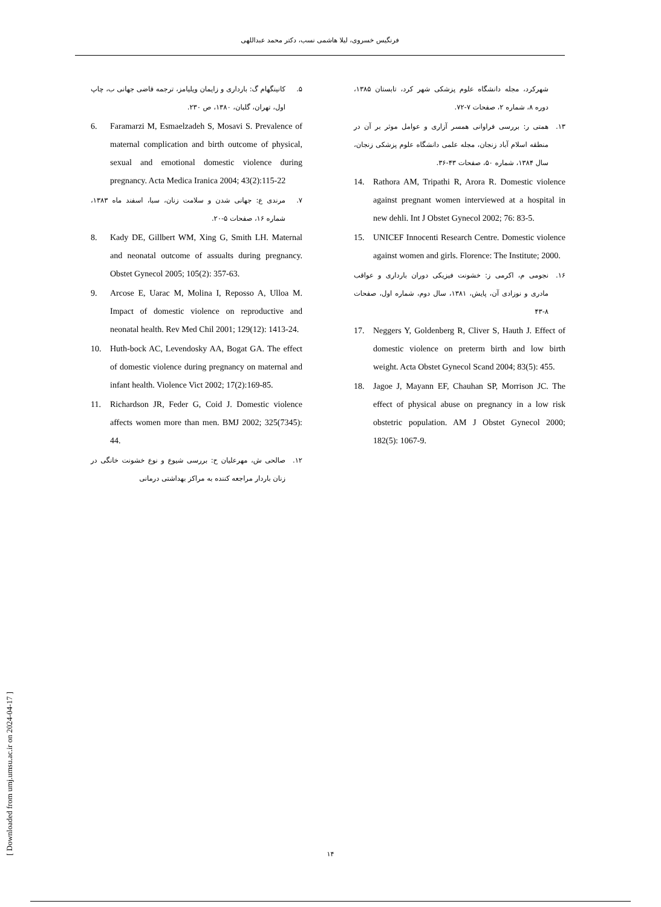فرنگیس خسروی، لیلا هاشمی نسب، دکتر محمد عبداللهی
شهرکرد، مجله دانشگاه علوم پزشکی شهر کرد، تابستان ۱۳۸۵، دوره ۸، شماره ۲، صفحات ۷-۷۲.
۱۳. همتی ر: بررسی فراوانی همسر آزاری و عوامل موثر بر آن در منطقه اسلام آباد زنجان، مجله علمی دانشگاه علوم پزشکی زنجان، سال ۱۳۸۴، شماره ۵۰، صفحات ۴۳-۳۶.
14. Rathora AM, Tripathi R, Arora R. Domestic violence against pregnant women interviewed at a hospital in new dehli. Int J Obstet Gynecol 2002; 76: 83-5.
15. UNICEF Innocenti Research Centre. Domestic violence against women and girls. Florence: The Institute; 2000.
۱۶. نجومی م، اکرمی ز: خشونت فیزیکی دوران بارداری و عواقب مادری و نوزادی آن، پایش، ۱۳۸۱، سال دوم، شماره اول، صفحات ۸-۴۳
17. Neggers Y, Goldenberg R, Cliver S, Hauth J. Effect of domestic violence on preterm birth and low birth weight. Acta Obstet Gynecol Scand 2004; 83(5): 455.
18. Jagoe J, Mayann EF, Chauhan SP, Morrison JC. The effect of physical abuse on pregnancy in a low risk obstetric population. AM J Obstet Gynecol 2000; 182(5): 1067-9.
۵. کانینگهام گ: بارداری و زایمان ویلیامز، ترجمه قاضی جهانی ب، چاپ اول، تهران، گلبان، ۱۳۸۰، ص ۲۳۰.
6. Faramarzi M, Esmaelzadeh S, Mosavi S. Prevalence of maternal complication and birth outcome of physical, sexual and emotional domestic violence during pregnancy. Acta Medica Iranica 2004; 43(2):115-22
۷. مرندی ع: جهانی شدن و سلامت زنان، سبا، اسفند ماه ۱۳۸۳، شماره ۱۶، صفحات ۵-۲۰.
8. Kady DE, Gillbert WM, Xing G, Smith LH. Maternal and neonatal outcome of assualts during pregnancy. Obstet Gynecol 2005; 105(2): 357-63.
9. Arcose E, Uarac M, Molina I, Reposso A, Ulloa M. Impact of domestic violence on reproductive and neonatal health. Rev Med Chil 2001; 129(12): 1413-24.
10. Huth-bock AC, Levendosky AA, Bogat GA. The effect of domestic violence during pregnancy on maternal and infant health. Violence Vict 2002; 17(2):169-85.
11. Richardson JR, Feder G, Coid J. Domestic violence affects women more than men. BMJ 2002; 325(7345): 44.
۱۲. صالحی ش، مهرعلیان ح: بررسی شیوع و نوع خشونت خانگی در زنان باردار مراجعه کننده به مراکز بهداشتی درمانی
[ Downloaded from umj.umsu.ac.ir on 2024-04-17 ]
۱۴